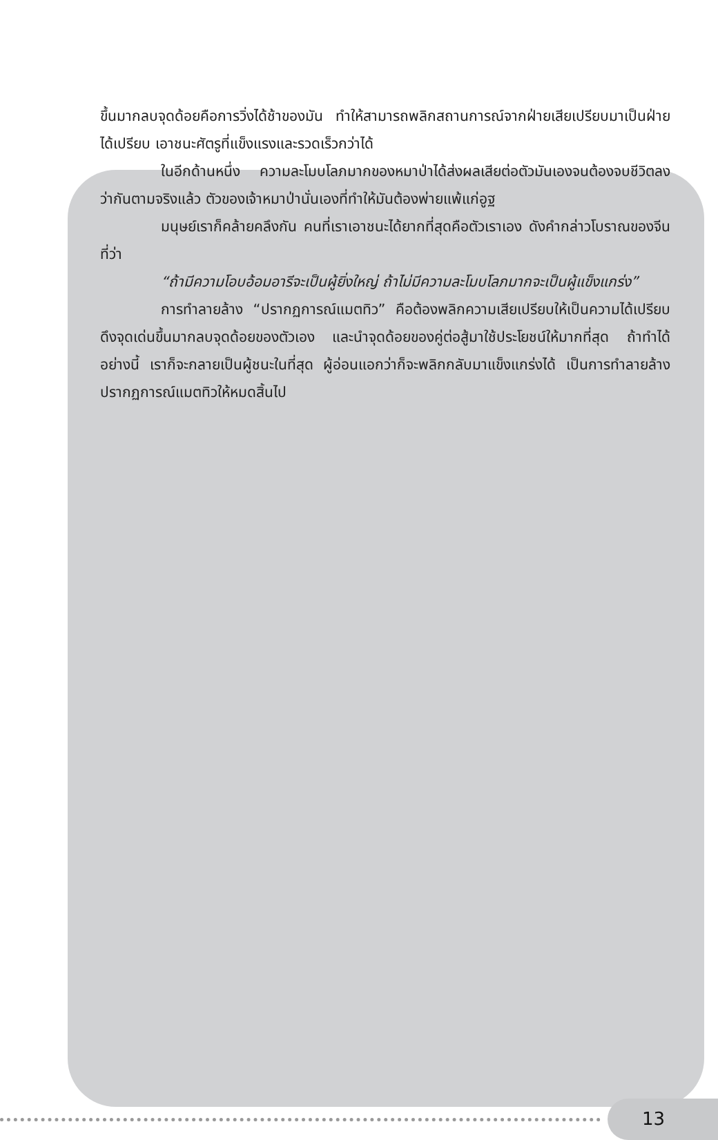ขึ้นมากลบจุดด้อยคือการวิ่งได้ช้าของมัน ทำให้สามารถพลิกสถานการณ์จากฝ่ายเสียเปรียบมาเป็นฝ่ายได้เปรียบ เอาชนะศัตรูที่แข็งแรงและรวดเร็วกว่าได้
ในอีกด้านหนึ่ง ความละโมบโลภมากของหมาป่าได้ส่งผลเสียต่อตัวมันเองจนต้องจบชีวิตลง ว่ากันตามจริงแล้ว ตัวของเจ้าหมาป่านั่นเองที่ทำให้มันต้องพ่ายแพ้แก่อูฐ
มนุษย์เราก็คล้ายคลึงกัน คนที่เราเอาชนะได้ยากที่สุดคือตัวเราเอง ดังคำกล่าวโบราณของจีนที่ว่า
“ถ้ามีความโอบอ้อมอารีจะเป็นผู้ยิ่งใหญ่ ถ้าไม่มีความละโมบโลภมากจะเป็นผู้แข็งแกร่ง”
การทำลายล้าง “ปรากฏการณ์แมตทิว” คือต้องพลิกความเสียเปรียบให้เป็นความได้เปรียบ ดึงจุดเด่นขึ้นมากลบจุดด้อยของตัวเอง และนำจุดด้อยของคู่ต่อสู้มาใช้ประโยชน์ให้มากที่สุด ถ้าทำได้อย่างนี้ เราก็จะกลายเป็นผู้ชนะในที่สุด ผู้อ่อนแอกว่าก็จะพลิกกลับมาแข็งแกร่งได้ เป็นการทำลายล้างปรากฏการณ์แมตทิวให้หมดสิ้นไป
13